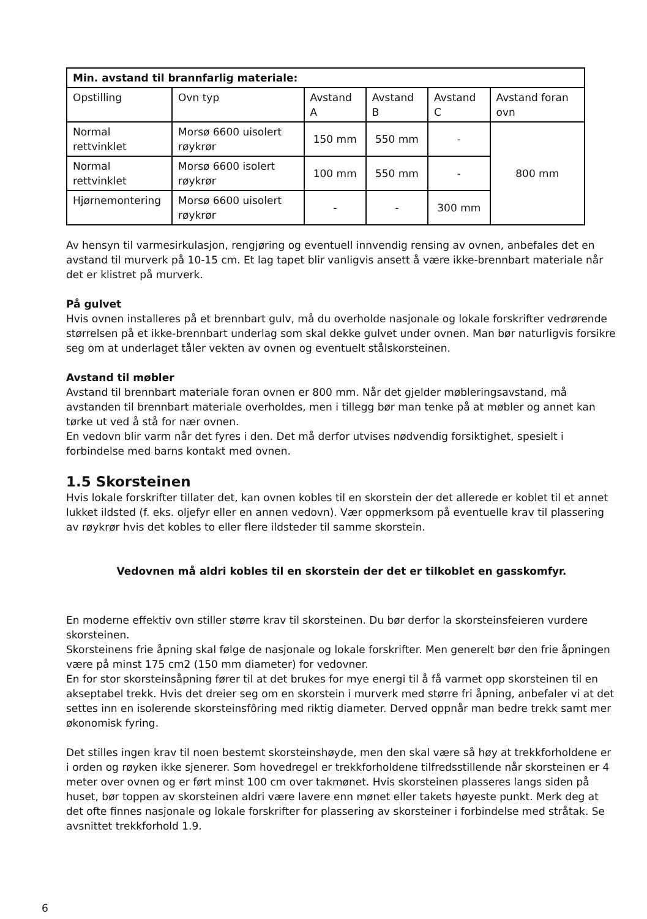| Min. avstand til brannfarlig materiale: | | | | | |
| --- | --- | --- | --- | --- | --- |
| Opstilling | Ovn typ | Avstand A | Avstand B | Avstand C | Avstand foran ovn |
| Normal rettvinklet | Morsø 6600 uisolert røykrør | 150 mm | 550 mm | - | 800 mm |
| Normal rettvinklet | Morsø 6600 isolert røykrør | 100 mm | 550 mm | - | |
| Hjørnemontering | Morsø 6600 uisolert røykrør | - | - | 300 mm | |
Av hensyn til varmesirkulasjon, rengjøring og eventuell innvendig rensing av ovnen, anbefales det en avstand til murverk på 10-15 cm. Et lag tapet blir vanligvis ansett å være ikke-brennbart materiale når det er klistret på murverk.
På gulvet
Hvis ovnen installeres på et brennbart gulv, må du overholde nasjonale og lokale forskrifter vedrørende størrelsen på et ikke-brennbart underlag som skal dekke gulvet under ovnen. Man bør naturligvis forsikre seg om at underlaget tåler vekten av ovnen og eventuelt stålskorsteinen.
Avstand til møbler
Avstand til brennbart materiale foran ovnen er 800 mm. Når det gjelder møbleringsavstand, må avstanden til brennbart materiale overholdes, men i tillegg bør man tenke på at møbler og annet kan tørke ut ved å stå for nær ovnen.
En vedovn blir varm når det fyres i den. Det må derfor utvises nødvendig forsiktighet, spesielt i forbindelse med barns kontakt med ovnen.
1.5 Skorsteinen
Hvis lokale forskrifter tillater det, kan ovnen kobles til en skorstein der det allerede er koblet til et annet lukket ildsted (f. eks. oljefyr eller en annen vedovn). Vær oppmerksom på eventuelle krav til plassering av røykrør hvis det kobles to eller flere ildsteder til samme skorstein.
Vedovnen må aldri kobles til en skorstein der det er tilkoblet en gasskomfyr.
En moderne effektiv ovn stiller større krav til skorsteinen. Du bør derfor la skorsteinsfeieren vurdere skorsteinen.
Skorsteinens frie åpning skal følge de nasjonale og lokale forskrifter. Men generelt bør den frie åpningen være på minst 175 cm2 (150 mm diameter) for vedovner.
En for stor skorsteinsåpning fører til at det brukes for mye energi til å få varmet opp skorsteinen til en akseptabel trekk. Hvis det dreier seg om en skorstein i murverk med større fri åpning, anbefaler vi at det settes inn en isolerende skorsteinsfôring med riktig diameter. Derved oppnår man bedre trekk samt mer økonomisk fyring.
Det stilles ingen krav til noen bestemt skorsteinshøyde, men den skal være så høy at trekkforholdene er i orden og røyken ikke sjenerer. Som hovedregel er trekkforholdene tilfredsstillende når skorsteinen er 4 meter over ovnen og er ført minst 100 cm over takmønet. Hvis skorsteinen plasseres langs siden på huset, bør toppen av skorsteinen aldri være lavere enn mønet eller takets høyeste punkt. Merk deg at det ofte finnes nasjonale og lokale forskrifter for plassering av skorsteiner i forbindelse med stråtak. Se avsnittet trekkforhold 1.9.
6